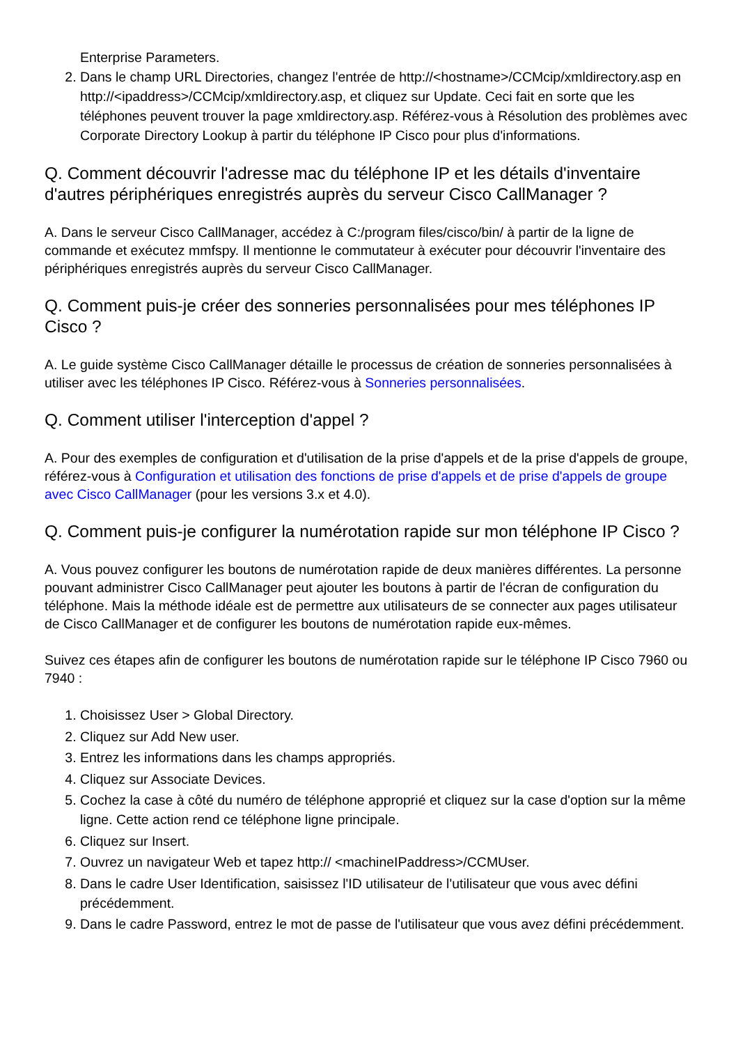Enterprise Parameters.
2. Dans le champ URL Directories, changez l'entrée de http://<hostname>/CCMcip/xmldirectory.asp en http://<ipaddress>/CCMcip/xmldirectory.asp, et cliquez sur Update. Ceci fait en sorte que les téléphones peuvent trouver la page xmldirectory.asp. Référez-vous à Résolution des problèmes avec Corporate Directory Lookup à partir du téléphone IP Cisco pour plus d'informations.
Q. Comment découvrir l'adresse mac du téléphone IP et les détails d'inventaire d'autres périphériques enregistrés auprès du serveur Cisco CallManager ?
A. Dans le serveur Cisco CallManager, accédez à C:/program files/cisco/bin/ à partir de la ligne de commande et exécutez mmfspy. Il mentionne le commutateur à exécuter pour découvrir l'inventaire des périphériques enregistrés auprès du serveur Cisco CallManager.
Q. Comment puis-je créer des sonneries personnalisées pour mes téléphones IP Cisco ?
A. Le guide système Cisco CallManager détaille le processus de création de sonneries personnalisées à utiliser avec les téléphones IP Cisco. Référez-vous à Sonneries personnalisées.
Q. Comment utiliser l'interception d'appel ?
A. Pour des exemples de configuration et d'utilisation de la prise d'appels et de la prise d'appels de groupe, référez-vous à Configuration et utilisation des fonctions de prise d'appels et de prise d'appels de groupe avec Cisco CallManager (pour les versions 3.x et 4.0).
Q. Comment puis-je configurer la numérotation rapide sur mon téléphone IP Cisco ?
A. Vous pouvez configurer les boutons de numérotation rapide de deux manières différentes. La personne pouvant administrer Cisco CallManager peut ajouter les boutons à partir de l'écran de configuration du téléphone. Mais la méthode idéale est de permettre aux utilisateurs de se connecter aux pages utilisateur de Cisco CallManager et de configurer les boutons de numérotation rapide eux-mêmes.
Suivez ces étapes afin de configurer les boutons de numérotation rapide sur le téléphone IP Cisco 7960 ou 7940 :
1. Choisissez User > Global Directory.
2. Cliquez sur Add New user.
3. Entrez les informations dans les champs appropriés.
4. Cliquez sur Associate Devices.
5. Cochez la case à côté du numéro de téléphone approprié et cliquez sur la case d'option sur la même ligne. Cette action rend ce téléphone ligne principale.
6. Cliquez sur Insert.
7. Ouvrez un navigateur Web et tapez http:// <machineIPaddress>/CCMUser.
8. Dans le cadre User Identification, saisissez l'ID utilisateur de l'utilisateur que vous avec défini précédemment.
9. Dans le cadre Password, entrez le mot de passe de l'utilisateur que vous avez défini précédemment.